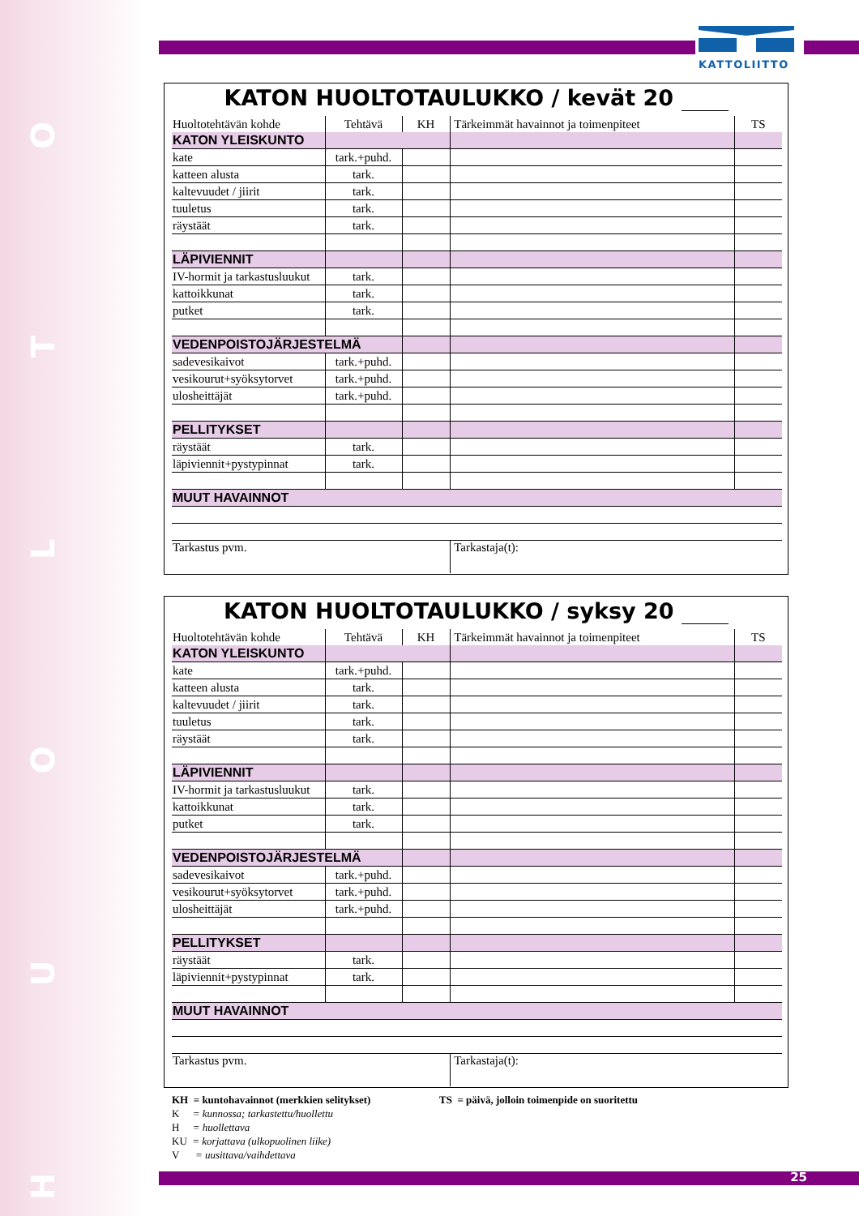HUOLTO KATTOLIITTO
KATON HUOLTOTAULUKKO / kevät 20
| Huoltotehtävän kohde | Tehtävä | KH | Tärkeimmät havainnot ja toimenpiteet | TS |
| --- | --- | --- | --- | --- |
| KATON YLEISKUNTO | | | | |
| kate | tark.+puhd. | | | |
| katteen alusta | tark. | | | |
| kaltevuudet / jiirit | tark. | | | |
| tuuletus | tark. | | | |
| räystäät | tark. | | | |
| LÄPIVIENNIT | | | | |
| IV-hormit ja tarkastusluukut | tark. | | | |
| kattoikkunat | tark. | | | |
| putket | tark. | | | |
| VEDENPOISTOJÄRJESTELMÄ | | | | |
| sadevesikaivot | tark.+puhd. | | | |
| vesikourut+syöksytorvet | tark.+puhd. | | | |
| ulosheittäjät | tark.+puhd. | | | |
| PELLITYKSET | | | | |
| räystäät | tark. | | | |
| läpiviennit+pystypinnat | tark. | | | |
| MUUT HAVAINNOT | | | | |
| Tarkastus pvm. | | | Tarkastaja(t): | |
KATON HUOLTOTAULUKKO / syksy 20
| Huoltotehtävän kohde | Tehtävä | KH | Tärkeimmät havainnot ja toimenpiteet | TS |
| --- | --- | --- | --- | --- |
| KATON YLEISKUNTO | | | | |
| kate | tark.+puhd. | | | |
| katteen alusta | tark. | | | |
| kaltevuudet / jiirit | tark. | | | |
| tuuletus | tark. | | | |
| räystäät | tark. | | | |
| LÄPIVIENNIT | | | | |
| IV-hormit ja tarkastusluukut | tark. | | | |
| kattoikkunat | tark. | | | |
| putket | tark. | | | |
| VEDENPOISTOJÄRJESTELMÄ | | | | |
| sadevesikaivot | tark.+puhd. | | | |
| vesikourut+syöksytorvet | tark.+puhd. | | | |
| ulosheittäjät | tark.+puhd. | | | |
| PELLITYKSET | | | | |
| räystäät | tark. | | | |
| läpiviennit+pystypinnat | tark. | | | |
| MUUT HAVAINNOT | | | | |
| Tarkastus pvm. | | | Tarkastaja(t): | |
KH = kuntohavainnot (merkkien selitykset) TS = päivä, jolloin toimenpide on suoritettu
K = kunnossa; tarkastettu/huollettu
H = huollettava
KU = korjattava (ulkopuolinen liike)
V = uusittava/vaihdettava
25